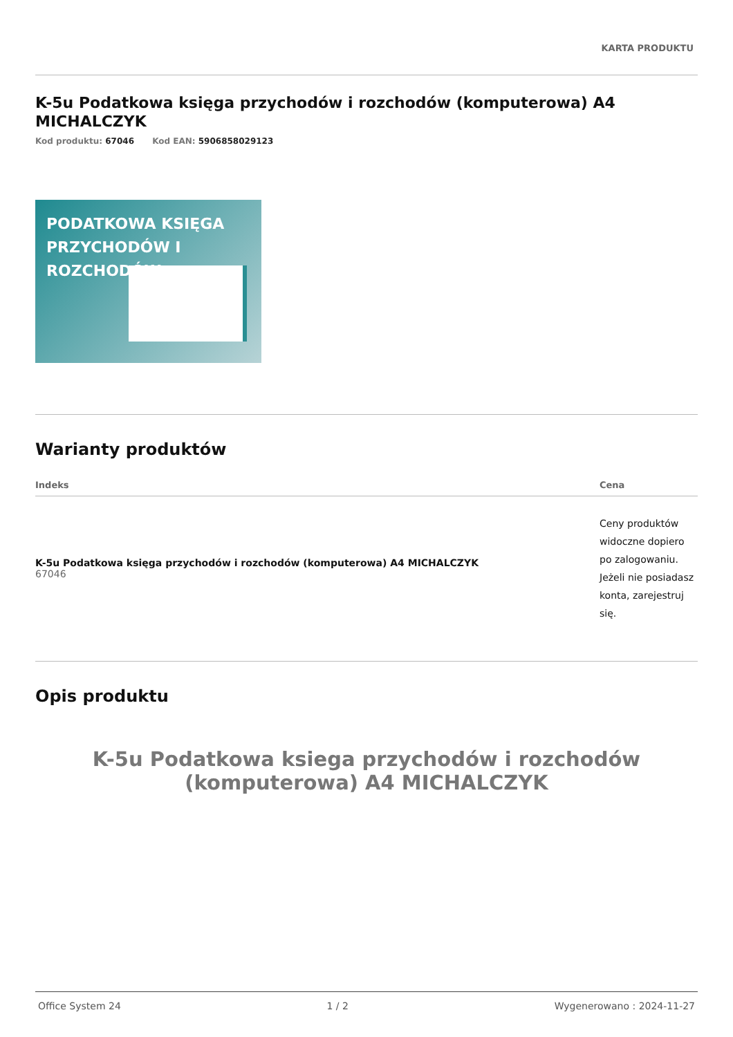KARTA PRODUKTU
K-5u Podatkowa księga przychodów i rozchodów (komputerowa) A4 MICHALCZYK
Kod produktu: 67046 Kod EAN: 5906858029123
PODATKOWA KSIĘGA
PRZYCHODÓW I ROZCHODÓW
Warianty produktów
| Indeks | Cena |
| --- | --- |
| K-5u Podatkowa księga przychodów i rozchodów (komputerowa) A4 MICHALCZYK 67046 | Ceny produktów widoczne dopiero po zalogowaniu. Jeżeli nie posiadasz konta, zarejestruj się. |
Opis produktu
K-5u Podatkowa ksiega przychodów i rozchodów (komputerowa) A4 MICHALCZYK
Office System 24 1 / 2 Wygenerowano : 2024-11-27